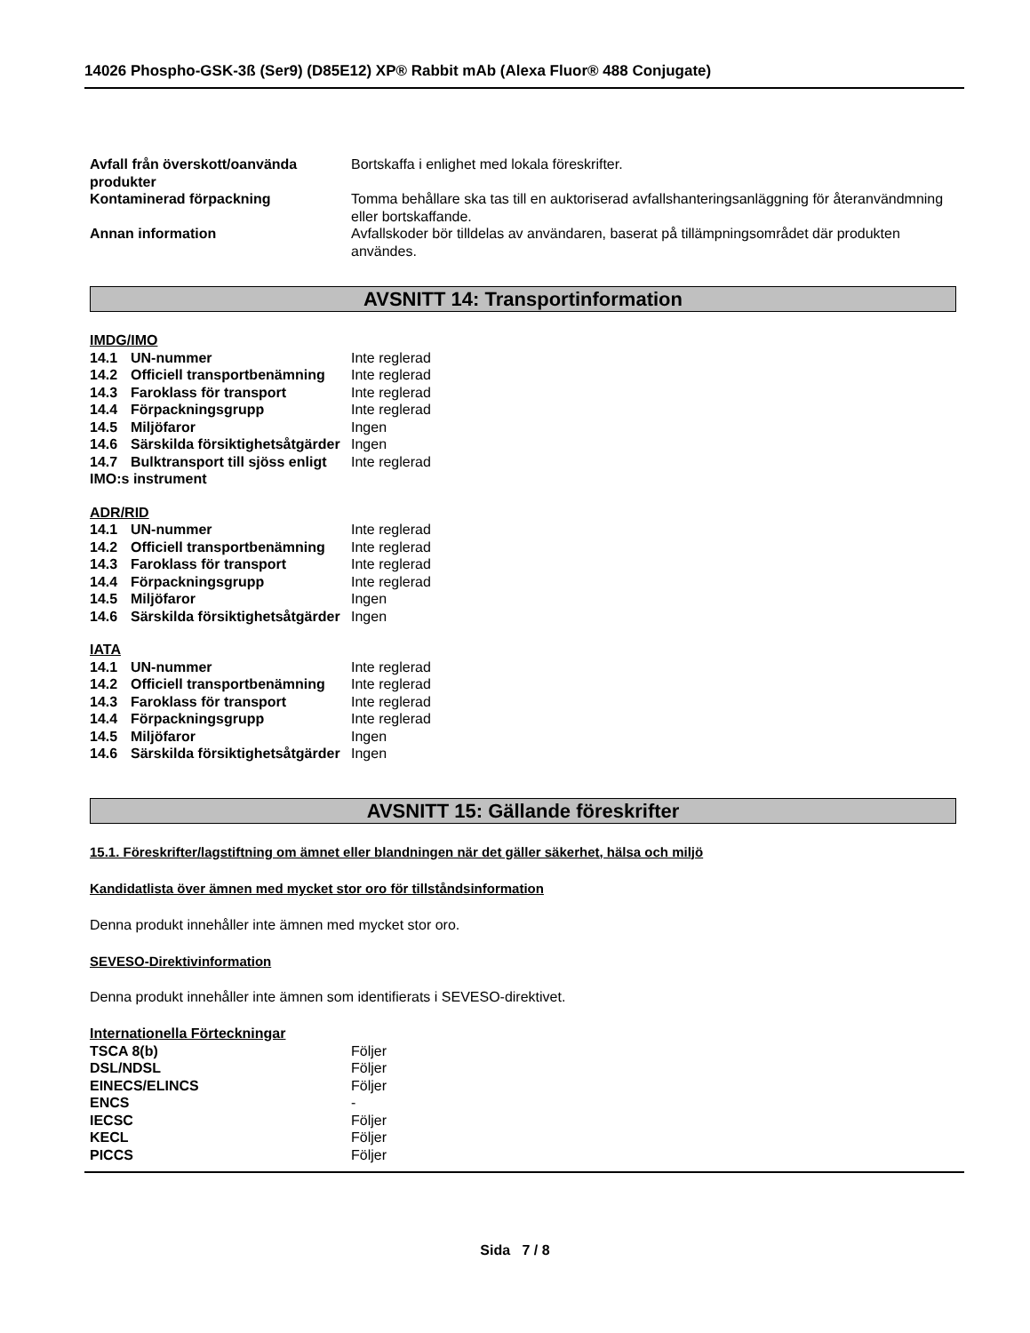14026 Phospho-GSK-3ß (Ser9) (D85E12) XP® Rabbit mAb (Alexa Fluor® 488 Conjugate)
| Avfall från överskott/oanvända produkter | Bortskaffa i enlighet med lokala föreskrifter. |
| Kontaminerad förpackning | Tomma behållare ska tas till en auktoriserad avfallshanteringsanläggning för återanvändmning eller bortskaffande. |
| Annan information | Avfallskoder bör tilldelas av användaren, baserat på tillämpningsområdet där produkten användes. |
AVSNITT 14: Transportinformation
IMDG/IMO
| 14.1 UN-nummer | Inte reglerad |
| 14.2 Officiell transportbenämning | Inte reglerad |
| 14.3 Faroklass för transport | Inte reglerad |
| 14.4 Förpackningsgrupp | Inte reglerad |
| 14.5 Miljöfaror | Ingen |
| 14.6 Särskilda försiktighetsåtgärder | Ingen |
| 14.7 Bulktransport till sjöss enligt IMO:s instrument | Inte reglerad |
ADR/RID
| 14.1 UN-nummer | Inte reglerad |
| 14.2 Officiell transportbenämning | Inte reglerad |
| 14.3 Faroklass för transport | Inte reglerad |
| 14.4 Förpackningsgrupp | Inte reglerad |
| 14.5 Miljöfaror | Ingen |
| 14.6 Särskilda försiktighetsåtgärder | Ingen |
IATA
| 14.1 UN-nummer | Inte reglerad |
| 14.2 Officiell transportbenämning | Inte reglerad |
| 14.3 Faroklass för transport | Inte reglerad |
| 14.4 Förpackningsgrupp | Inte reglerad |
| 14.5 Miljöfaror | Ingen |
| 14.6 Särskilda försiktighetsåtgärder | Ingen |
AVSNITT 15: Gällande föreskrifter
15.1. Föreskrifter/lagstiftning om ämnet eller blandningen när det gäller säkerhet, hälsa och miljö
Kandidatlista över ämnen med mycket stor oro för tillståndsinformation
Denna produkt innehåller inte ämnen med mycket stor oro.
SEVESO-Direktivinformation
Denna produkt innehåller inte ämnen som identifierats i SEVESO-direktivet.
Internationella Förteckningar
| TSCA 8(b) | Följer |
| DSL/NDSL | Följer |
| EINECS/ELINCS | Följer |
| ENCS | - |
| IECSC | Följer |
| KECL | Följer |
| PICCS | Följer |
Sida 7 / 8